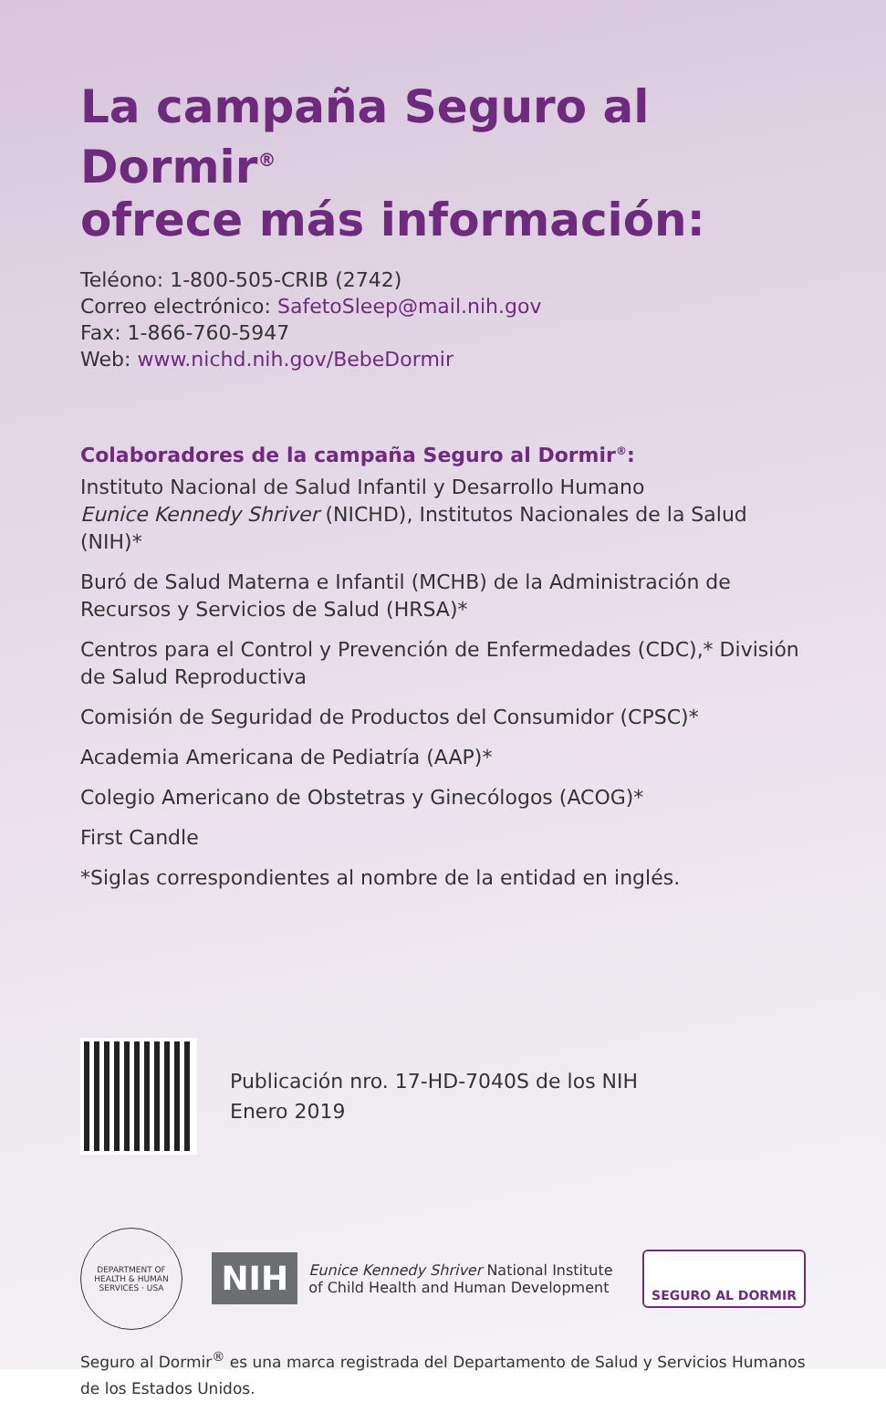La campaña Seguro al Dormir<sup>®</sup>
ofrece más información:
Teléono: 1-800-505-CRIB (2742)
Correo electrónico: SafetoSleep@mail.nih.gov
Fax: 1-866-760-5947
Web: www.nichd.nih.gov/BebeDormir
Colaboradores de la campaña Seguro al Dormir<sup>®</sup>:
Instituto Nacional de Salud Infantil y Desarrollo Humano
Eunice Kennedy Shriver (NICHD), Institutos Nacionales de la Salud (NIH)*
Buró de Salud Materna e Infantil (MCHB) de la Administración de Recursos y Servicios de Salud (HRSA)*
Centros para el Control y Prevención de Enfermedades (CDC),* División de Salud Reproductiva
Comisión de Seguridad de Productos del Consumidor (CPSC)*
Academia Americana de Pediatría (AAP)*
Colegio Americano de Obstetras y Ginecólogos (ACOG)*
First Candle
*Siglas correspondientes al nombre de la entidad en inglés.
Publicación nro. 17-HD-7040S de los NIH
Enero 2019
DEPARTMENT OF HEALTH & HUMAN SERVICES · USA
NIH Eunice Kennedy Shriver National Institute
of Child Health and Human Development
SEGURO AL DORMIR
Seguro al Dormir<sup>®</sup> es una marca registrada del Departamento de Salud y Servicios Humanos de los Estados Unidos.